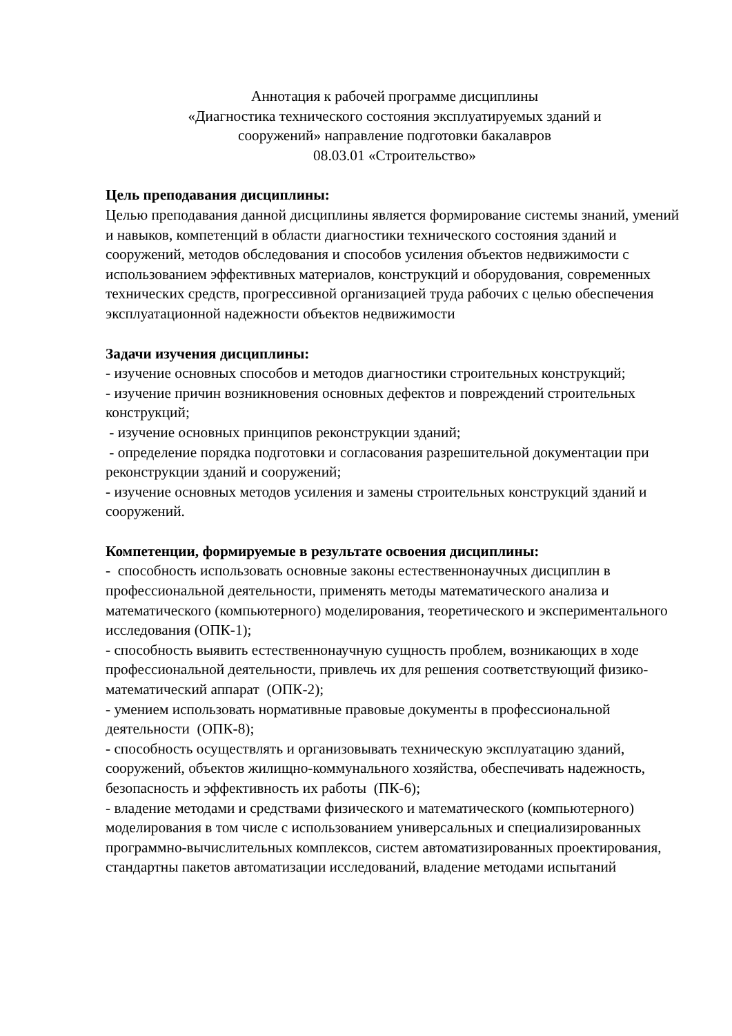Аннотация к рабочей программе дисциплины
«Диагностика технического состояния эксплуатируемых зданий и
сооружений» направление подготовки бакалавров
08.03.01 «Строительство»
Цель преподавания дисциплины:
Целью преподавания данной дисциплины является формирование системы знаний, умений и навыков, компетенций в области диагностики технического состояния зданий и сооружений, методов обследования и способов усиления объектов недвижимости с использованием эффективных материалов, конструкций и оборудования, современных технических средств, прогрессивной организацией труда рабочих с целью обеспечения эксплуатационной надежности объектов недвижимости
Задачи изучения дисциплины:
- изучение основных способов и методов диагностики строительных конструкций;
- изучение причин возникновения основных дефектов и повреждений строительных конструкций;
- изучение основных принципов реконструкции зданий;
- определение порядка подготовки и согласования разрешительной документации при реконструкции зданий и сооружений;
- изучение основных методов усиления и замены строительных конструкций зданий и сооружений.
Компетенции, формируемые в результате освоения дисциплины:
- способность использовать основные законы естественнонаучных дисциплин в профессиональной деятельности, применять методы математического анализа и математического (компьютерного) моделирования, теоретического и экспериментального исследования (ОПК-1);
- способность выявить естественнонаучную сущность проблем, возникающих в ходе профессиональной деятельности, привлечь их для решения соответствующий физико-математический аппарат (ОПК-2);
- умением использовать нормативные правовые документы в профессиональной деятельности (ОПК-8);
- способность осуществлять и организовывать техническую эксплуатацию зданий, сооружений, объектов жилищно-коммунального хозяйства, обеспечивать надежность, безопасность и эффективность их работы (ПК-6);
- владение методами и средствами физического и математического (компьютерного) моделирования в том числе с использованием универсальных и специализированных программно-вычислительных комплексов, систем автоматизированных проектирования, стандартны пакетов автоматизации исследований, владение методами испытаний